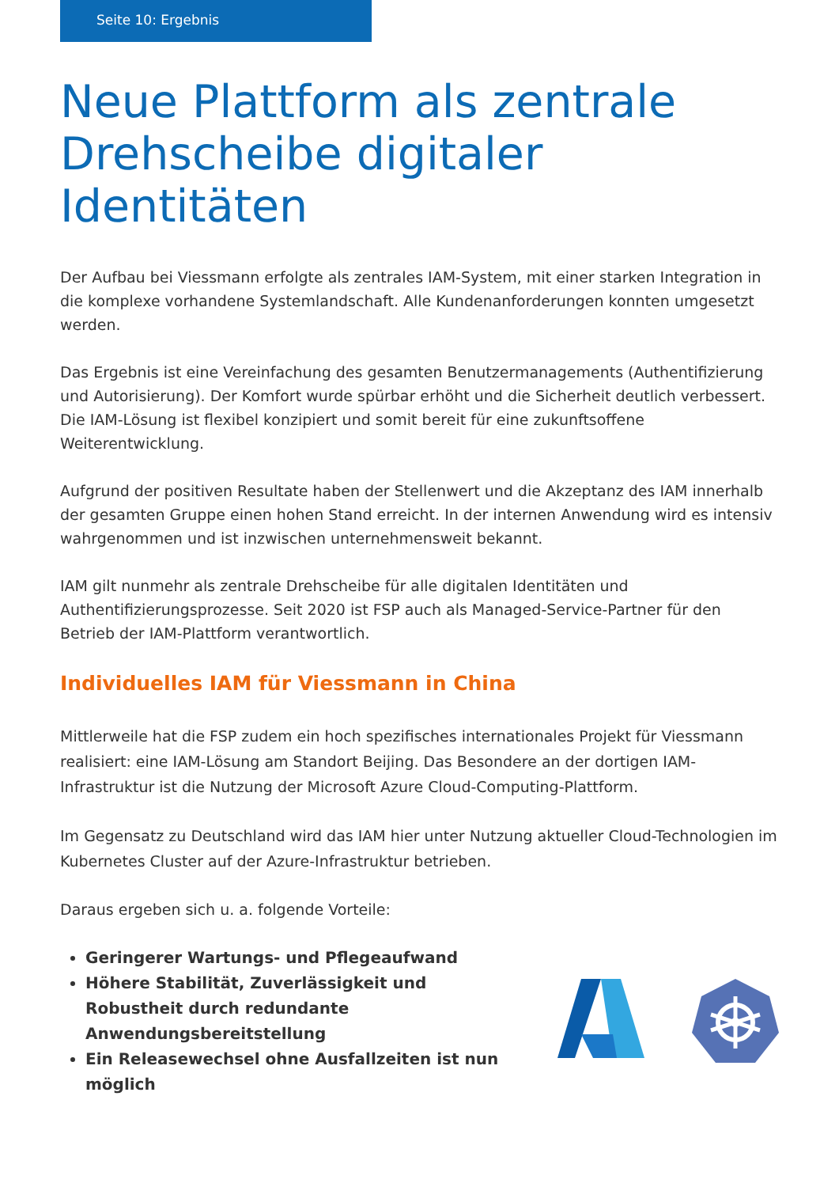Seite 10: Ergebnis
Neue Plattform als zentrale Drehscheibe digitaler Identitäten
Der Aufbau bei Viessmann erfolgte als zentrales IAM-System, mit einer starken Integration in die komplexe vorhandene Systemlandschaft. Alle Kundenanforderungen konnten umgesetzt werden.
Das Ergebnis ist eine Vereinfachung des gesamten Benutzermanagements (Authentifizierung und Autorisierung). Der Komfort wurde spürbar erhöht und die Sicherheit deutlich verbessert. Die IAM-Lösung ist flexibel konzipiert und somit bereit für eine zukunftsoffene Weiterentwicklung.
Aufgrund der positiven Resultate haben der Stellenwert und die Akzeptanz des IAM innerhalb der gesamten Gruppe einen hohen Stand erreicht. In der internen Anwendung wird es intensiv wahrgenommen und ist inzwischen unternehmensweit bekannt.
IAM gilt nunmehr als zentrale Drehscheibe für alle digitalen Identitäten und Authentifizierungsprozesse. Seit 2020 ist FSP auch als Managed-Service-Partner für den Betrieb der IAM-Plattform verantwortlich.
Individuelles IAM für Viessmann in China
Mittlerweile hat die FSP zudem ein hoch spezifisches internationales Projekt für Viessmann realisiert: eine IAM-Lösung am Standort Beijing. Das Besondere an der dortigen IAM-Infrastruktur ist die Nutzung der Microsoft Azure Cloud-Computing-Plattform.
Im Gegensatz zu Deutschland wird das IAM hier unter Nutzung aktueller Cloud-Technologien im Kubernetes Cluster auf der Azure-Infrastruktur betrieben.
Daraus ergeben sich u. a. folgende Vorteile:
Geringerer Wartungs- und Pflegeaufwand
Höhere Stabilität, Zuverlässigkeit und Robustheit durch redundante Anwendungsbereitstellung
Ein Releasewechsel ohne Ausfallzeiten ist nun möglich